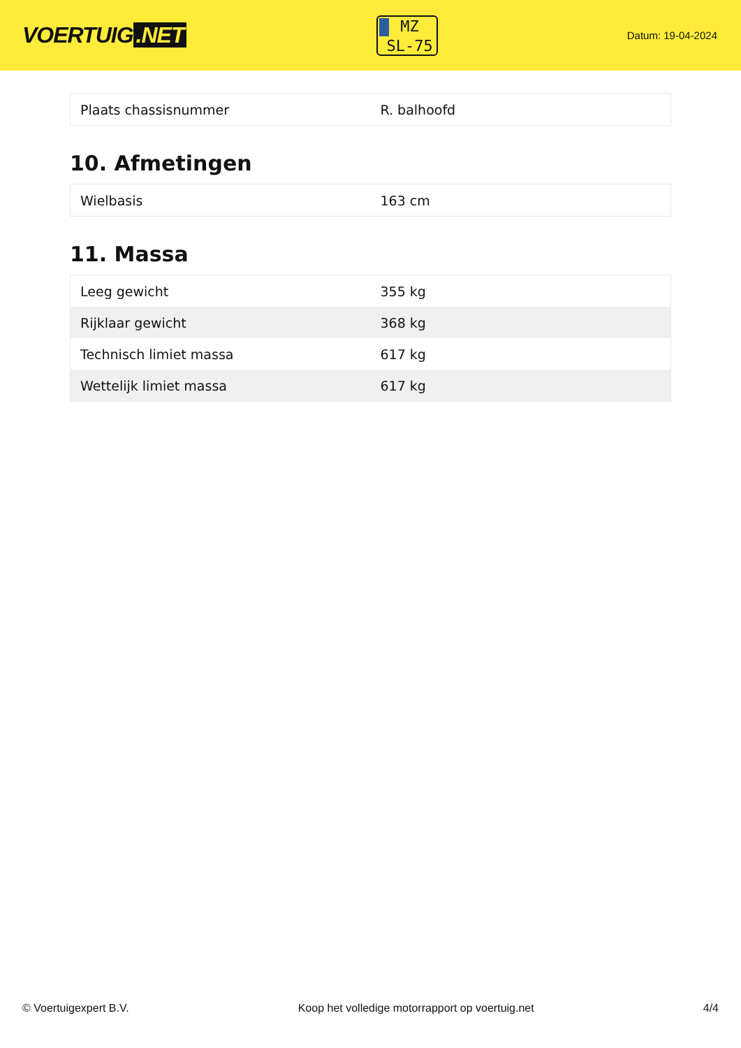VOERTUIG.NET
MZ
SL-75
Datum: 19-04-2024
| Plaats chassisnummer | R. balhoofd |
10. Afmetingen
| Wielbasis | 163 cm |
11. Massa
| Leeg gewicht | 355 kg |
| Rijklaar gewicht | 368 kg |
| Technisch limiet massa | 617 kg |
| Wettelijk limiet massa | 617 kg |
© Voertuigexpert B.V. Koop het volledige motorrapport op voertuig.net 4/4